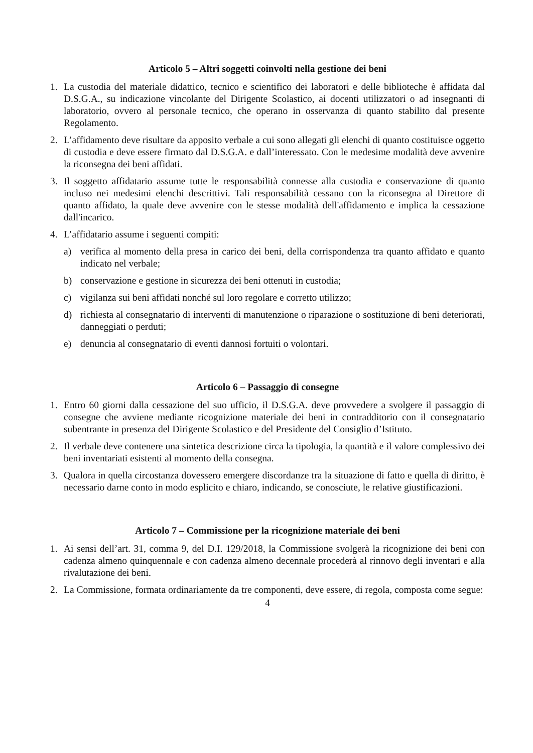Articolo 5 – Altri soggetti coinvolti nella gestione dei beni
1. La custodia del materiale didattico, tecnico e scientifico dei laboratori e delle biblioteche è affidata dal D.S.G.A., su indicazione vincolante del Dirigente Scolastico, ai docenti utilizzatori o ad insegnanti di laboratorio, ovvero al personale tecnico, che operano in osservanza di quanto stabilito dal presente Regolamento.
2. L’affidamento deve risultare da apposito verbale a cui sono allegati gli elenchi di quanto costituisce oggetto di custodia e deve essere firmato dal D.S.G.A. e dall’interessato. Con le medesime modalità deve avvenire la riconsegna dei beni affidati.
3. Il soggetto affidatario assume tutte le responsabilità connesse alla custodia e conservazione di quanto incluso nei medesimi elenchi descrittivi. Tali responsabilità cessano con la riconsegna al Direttore di quanto affidato, la quale deve avvenire con le stesse modalità dell'affidamento e implica la cessazione dall'incarico.
4. L’affidatario assume i seguenti compiti:
a) verifica al momento della presa in carico dei beni, della corrispondenza tra quanto affidato e quanto indicato nel verbale;
b) conservazione e gestione in sicurezza dei beni ottenuti in custodia;
c) vigilanza sui beni affidati nonché sul loro regolare e corretto utilizzo;
d) richiesta al consegnatario di interventi di manutenzione o riparazione o sostituzione di beni deteriorati, danneggiati o perduti;
e) denuncia al consegnatario di eventi dannosi fortuiti o volontari.
Articolo 6 – Passaggio di consegne
1. Entro 60 giorni dalla cessazione del suo ufficio, il D.S.G.A. deve provvedere a svolgere il passaggio di consegne che avviene mediante ricognizione materiale dei beni in contradditorio con il consegnatario subentrante in presenza del Dirigente Scolastico e del Presidente del Consiglio d’Istituto.
2. Il verbale deve contenere una sintetica descrizione circa la tipologia, la quantità e il valore complessivo dei beni inventariati esistenti al momento della consegna.
3. Qualora in quella circostanza dovessero emergere discordanze tra la situazione di fatto e quella di diritto, è necessario darne conto in modo esplicito e chiaro, indicando, se conosciute, le relative giustificazioni.
Articolo 7 – Commissione per la ricognizione materiale dei beni
1. Ai sensi dell’art. 31, comma 9, del D.I. 129/2018, la Commissione svolgerà la ricognizione dei beni con cadenza almeno quinquennale e con cadenza almeno decennale procederà al rinnovo degli inventari e alla rivalutazione dei beni.
2. La Commissione, formata ordinariamente da tre componenti, deve essere, di regola, composta come segue:
4